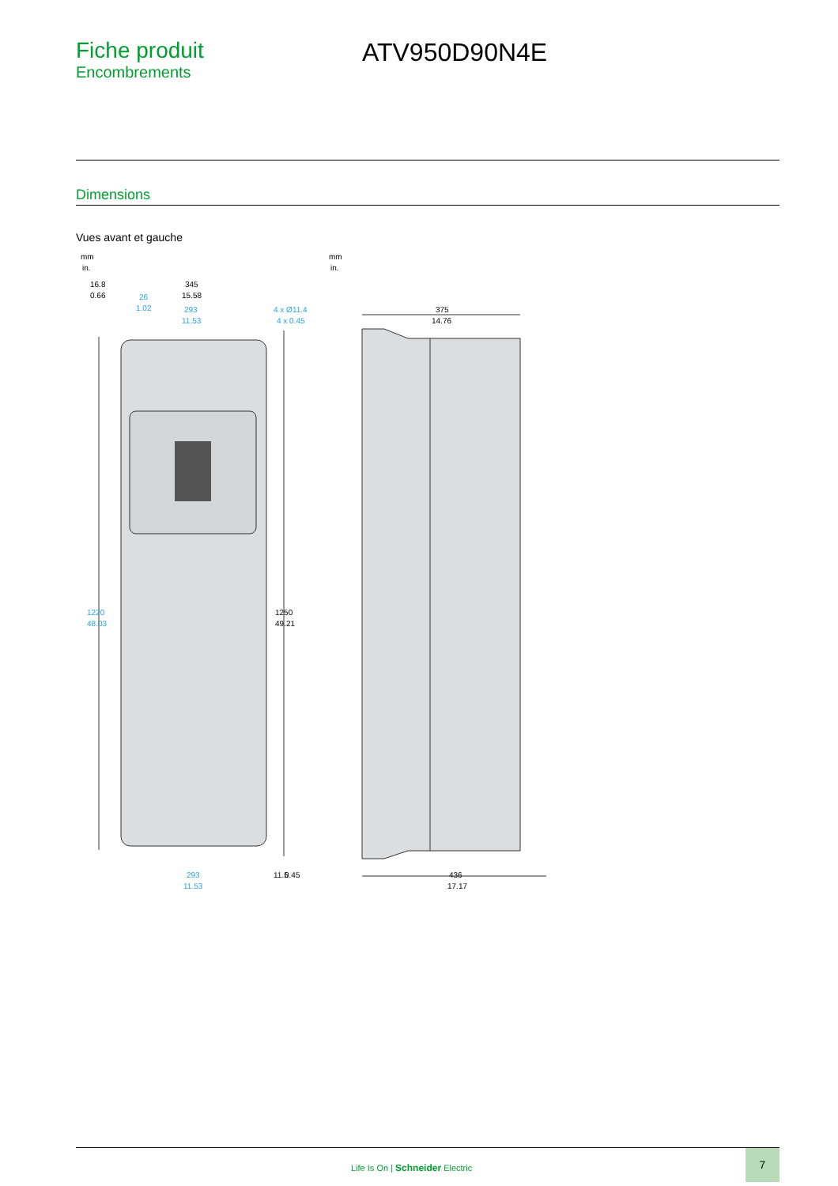Fiche produit
Encombrements
ATV950D90N4E
Dimensions
Vues avant et gauche
mm
in.
mm
in.
16.8
0.66
345
15.58
26
1.02
293
11.53
4 x Ø11.4
4 x 0.45
1220
48.03
1250
49.21
293
11.53
11.5
0.45
375
14.76
436
17.17
Life Is On | Schneider Electric
7